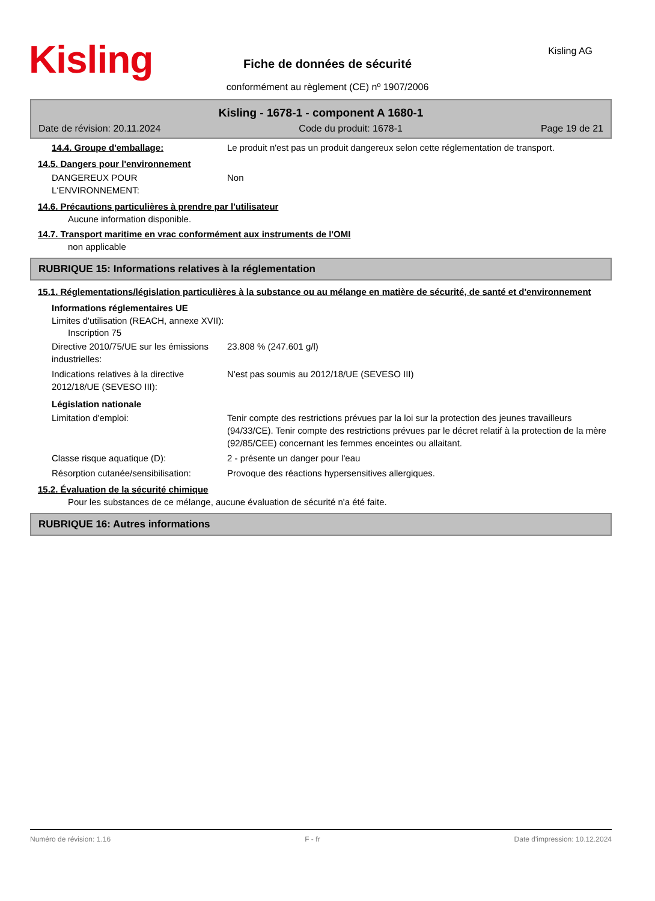Kisling
Fiche de données de sécurité
Kisling AG
conformément au règlement (CE) nº 1907/2006
Kisling - 1678-1 - component A 1680-1
Date de révision: 20.11.2024 Code du produit: 1678-1 Page 19 de 21
14.4. Groupe d'emballage: Le produit n'est pas un produit dangereux selon cette réglementation de transport.
14.5. Dangers pour l'environnement
DANGEREUX POUR L‘ENVIRONNEMENT: Non
14.6. Précautions particulières à prendre par l'utilisateur
Aucune information disponible.
14.7. Transport maritime en vrac conformément aux instruments de l'OMI
non applicable
RUBRIQUE 15: Informations relatives à la réglementation
15.1. Réglementations/législation particulières à la substance ou au mélange en matière de sécurité, de santé et d'environnement
Informations réglementaires UE
Limites d'utilisation (REACH, annexe XVII):
Inscription 75
Directive 2010/75/UE sur les émissions industrielles:
23.808 % (247.601 g/l)
Indications relatives à la directive 2012/18/UE (SEVESO III):
N'est pas soumis au 2012/18/UE (SEVESO III)
Législation nationale
Limitation d'emploi: Tenir compte des restrictions prévues par la loi sur la protection des jeunes travailleurs (94/33/CE). Tenir compte des restrictions prévues par le décret relatif à la protection de la mère (92/85/CEE) concernant les femmes enceintes ou allaitant.
Classe risque aquatique (D): 2 - présente un danger pour l'eau
Résorption cutanée/sensibilisation: Provoque des réactions hypersensitives allergiques.
15.2. Évaluation de la sécurité chimique
Pour les substances de ce mélange, aucune évaluation de sécurité n'a été faite.
RUBRIQUE 16: Autres informations
Numéro de révision: 1.16 F - fr Date d'impression: 10.12.2024